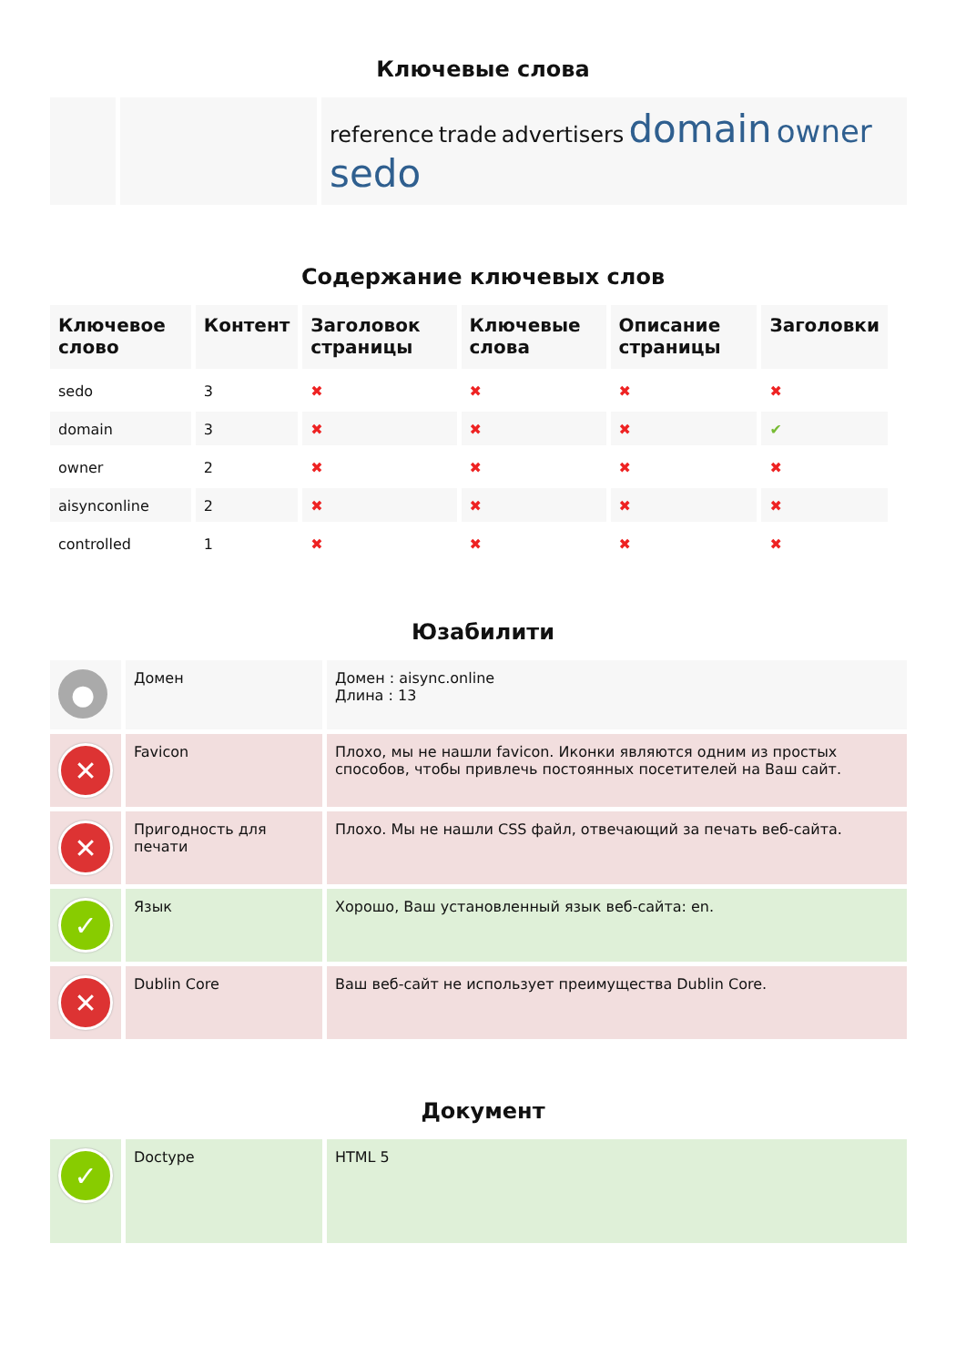Ключевые слова
| | | reference trade advertisers domain owner sedo |
Содержание ключевых слов
| Ключевое слово | Контент | Заголовок страницы | Ключевые слова | Описание страницы | Заголовки |
| --- | --- | --- | --- | --- | --- |
| sedo | 3 | ✖ | ✖ | ✖ | ✖ |
| domain | 3 | ✖ | ✖ | ✖ | ✔ |
| owner | 2 | ✖ | ✖ | ✖ | ✖ |
| aisynconline | 2 | ✖ | ✖ | ✖ | ✖ |
| controlled | 1 | ✖ | ✖ | ✖ | ✖ |
Юзабилити
| ● | Домен | Домен : aisync.online Длина : 13 |
| ✕ | Favicon | Плохо, мы не нашли favicon. Иконки являются одним из простых способов, чтобы привлечь постоянных посетителей на Ваш сайт. |
| ✕ | Пригодность для печати | Плохо. Мы не нашли CSS файл, отвечающий за печать веб-сайта. |
| ✓ | Язык | Хорошо, Ваш установленный язык веб-сайта: en. |
| ✕ | Dublin Core | Ваш веб-сайт не использует преимущества Dublin Core. |
Документ
| ✓ | Doctype | HTML 5 |